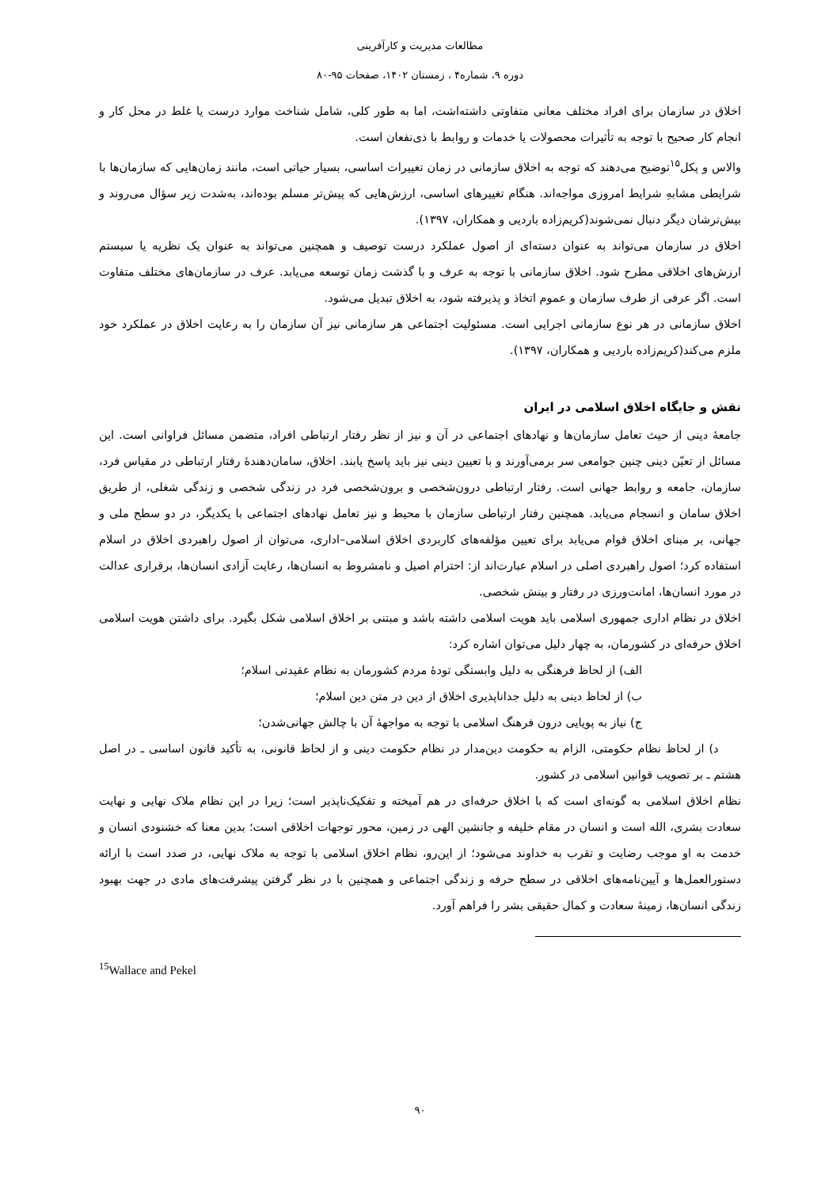مطالعات مدیریت و کارآفرینی
دوره ۹، شماره۴ ، زمستان ۱۴۰۲، صفحات ۹۵-۸۰
اخلاق در سازمان برای افراد مختلف معانی متفاوتی داشته‌اشت، اما به طور کلی، شامل شناخت موارد درست یا غلط در محل کار و انجام کار صحیح با توجه به تأثیرات محصولات یا خدمات و روابط با ذی‌نفعان است.
والاس و پکل<sup>۱۵</sup>توضیح می‌دهند که توجه به اخلاق سازمانی در زمان تغییرات اساسی، بسیار حیاتی است، مانند زمان‌هایی که سازمان‌ها با شرایطی مشابهِ شرایط امروزی مواجه‌اند. هنگام تغییرهای اساسی، ارزش‌هایی که پیش‌تر مسلم بوده‌اند، به‌شدت زیر سؤال می‌روند و بیش‌ترشان دیگر دنبال نمی‌شوند(کریم‌زاده باردیی و همکاران، ۱۳۹۷).
اخلاق در سازمان می‌تواند به عنوان دسته‌ای از اصول عملکرد درست توصیف و همچنین می‌تواند به عنوان یک نظریه یا سیستم ارزش‌های اخلاقی مطرح شود. اخلاق سازمانی با توجه به عرف و با گذشت زمان توسعه می‌یابد. عرف در سازمان‌های مختلف متفاوت است. اگر عرفی از طرف سازمان و عموم اتخاذ و پذیرفته شود، به اخلاق تبدیل می‌شود.
اخلاق سازمانی در هر نوع سازمانی اجرایی است. مسئولیت اجتماعی هر سازمانی نیز آن سازمان را به رعایت اخلاق در عملکرد خود ملزم می‌کند(کریم‌زاده باردیی و همکاران، ۱۳۹۷).
نقش و جایگاه اخلاق اسلامی در ایران
جامعهٔ دینی از حیث تعامل سازمان‌ها و نهادهای اجتماعی در آن و نیز از نظر رفتار ارتباطی افراد، متضمن مسائل فراوانی است. این مسائل از تعیّن دینی چنین جوامعی سر برمی‌آورند و با تعیین دینی نیز باید پاسخ یابند. اخلاق، سامان‌دهندهٔ رفتار ارتباطی در مقیاس فرد، سازمان، جامعه و روابط جهانی است. رفتار ارتباطی درون‌شخصی و برون‌شخصی فرد در زندگی شخصی و زندگی شغلی، از طریق اخلاق سامان و انسجام می‌یابد. همچنین رفتار ارتباطی سازمان با محیط و نیز تعامل نهادهای اجتماعی با یکدیگر، در دو سطح ملی و جهانی، بر مبنای اخلاق قوام می‌یابد برای تعیین مؤلفه‌های کاربردی اخلاق اسلامی–اداری، می‌توان از اصول راهبردی اخلاق در اسلام استفاده کرد؛ اصول راهبردی اصلی در اسلام عبارت‌اند از: احترام اصیل و نامشروط به انسان‌ها، رعایت آزادی انسان‌ها، برقراری عدالت در مورد انسان‌ها، امانت‌ورزی در رفتار و بینش شخصی.
اخلاق در نظام اداری جمهوری اسلامی باید هویت اسلامی داشته باشد و مبتنی بر اخلاق اسلامی شکل بگیرد. برای داشتن هویت اسلامی اخلاق حرفه‌ای در کشورمان، به چهار دلیل می‌توان اشاره کرد:
الف) از لحاظ فرهنگی به دلیل وابستگی تودهٔ مردم کشورمان به نظام عقیدتی اسلام؛
ب) از لحاظ دینی به دلیل جداناپذیری اخلاق از دین در متن دین اسلام؛
ج) نیاز به پویایی درون فرهنگ اسلامی با توجه به مواجههٔ آن با چالش جهانی‌شدن؛
د) از لحاظ نظام حکومتی، الزام به حکومت دین‌مدار در نظام حکومت دینی و از لحاظ قانونی، به تأکید قانون اساسی ـ در اصل هشتم ـ بر تصویب قوانین اسلامی در کشور.
نظام اخلاق اسلامی به گونه‌ای است که با اخلاق حرفه‌ای در هم آمیخته و تفکیک‌ناپذیر است؛ زیرا در این نظام ملاک نهایی و نهایت سعادت بشری، الله است و انسان در مقام خلیفه و جانشین الهی در زمین، محور توجهات اخلاقی است؛ بدین معنا که خشنودی انسان و خدمت به او موجب رضایت و تقرب به خداوند می‌شود؛ از این‌رو، نظام اخلاق اسلامی با توجه به ملاک نهایی، در صدد است با ارائه دستورالعمل‌ها و آیین‌نامه‌های اخلاقی در سطح حرفه و زندگی اجتماعی و همچنین با در نظر گرفتن پیشرفت‌های مادی در جهت بهبود زندگی انسان‌ها، زمینهٔ سعادت و کمال حقیقی بشر را فراهم آورد.
<sup>15</sup> Wallace and Pekel
۹۰